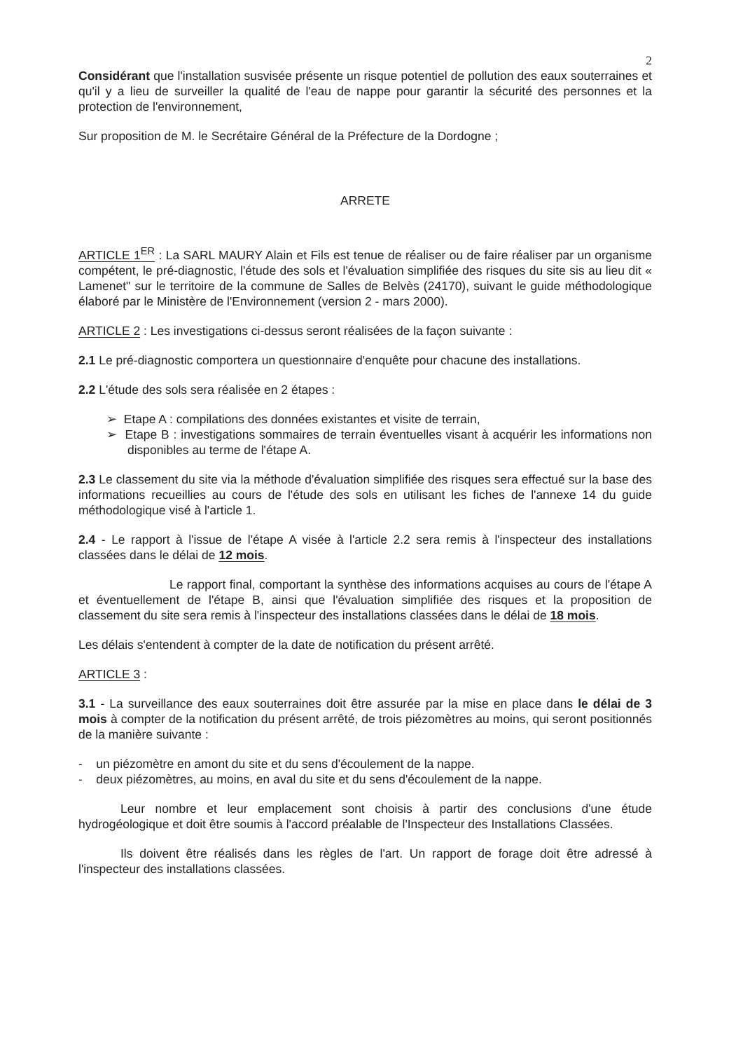2
Considérant que l'installation susvisée présente un risque potentiel de pollution des eaux souterraines et qu'il y a lieu de surveiller la qualité de l'eau de nappe pour garantir la sécurité des personnes et la protection de l'environnement,
Sur proposition de M. le Secrétaire Général de la Préfecture de la Dordogne ;
ARRETE
ARTICLE 1<sup>ER</sup> : La SARL MAURY Alain et Fils est tenue de réaliser ou de faire réaliser par un organisme compétent, le pré-diagnostic, l'étude des sols et l'évaluation simplifiée des risques du site sis au lieu dit « Lamenet" sur le territoire de la commune de Salles de Belvès (24170), suivant le guide méthodologique élaboré par le Ministère de l'Environnement (version 2 - mars 2000).
ARTICLE 2 : Les investigations ci-dessus seront réalisées de la façon suivante :
2.1 Le pré-diagnostic comportera un questionnaire d'enquête pour chacune des installations.
2.2 L'étude des sols sera réalisée en 2 étapes :
➢ Etape A : compilations des données existantes et visite de terrain,
➢ Etape B : investigations sommaires de terrain éventuelles visant à acquérir les informations non disponibles au terme de l'étape A.
2.3 Le classement du site via la méthode d'évaluation simplifiée des risques sera effectué sur la base des informations recueillies au cours de l'étude des sols en utilisant les fiches de l'annexe 14 du guide méthodologique visé à l'article 1.
2.4 - Le rapport à l'issue de l'étape A visée à l'article 2.2 sera remis à l'inspecteur des installations classées dans le délai de 12 mois.
Le rapport final, comportant la synthèse des informations acquises au cours de l'étape A et éventuellement de l'étape B, ainsi que l'évaluation simplifiée des risques et la proposition de classement du site sera remis à l'inspecteur des installations classées dans le délai de 18 mois.
Les délais s'entendent à compter de la date de notification du présent arrêté.
ARTICLE 3 :
3.1 - La surveillance des eaux souterraines doit être assurée par la mise en place dans le délai de 3 mois à compter de la notification du présent arrêté, de trois piézomètres au moins, qui seront positionnés de la manière suivante :
- un piézomètre en amont du site et du sens d'écoulement de la nappe.
- deux piézomètres, au moins, en aval du site et du sens d'écoulement de la nappe.
Leur nombre et leur emplacement sont choisis à partir des conclusions d'une étude hydrogéologique et doit être soumis à l'accord préalable de l'Inspecteur des Installations Classées.
Ils doivent être réalisés dans les règles de l'art. Un rapport de forage doit être adressé à l'inspecteur des installations classées.